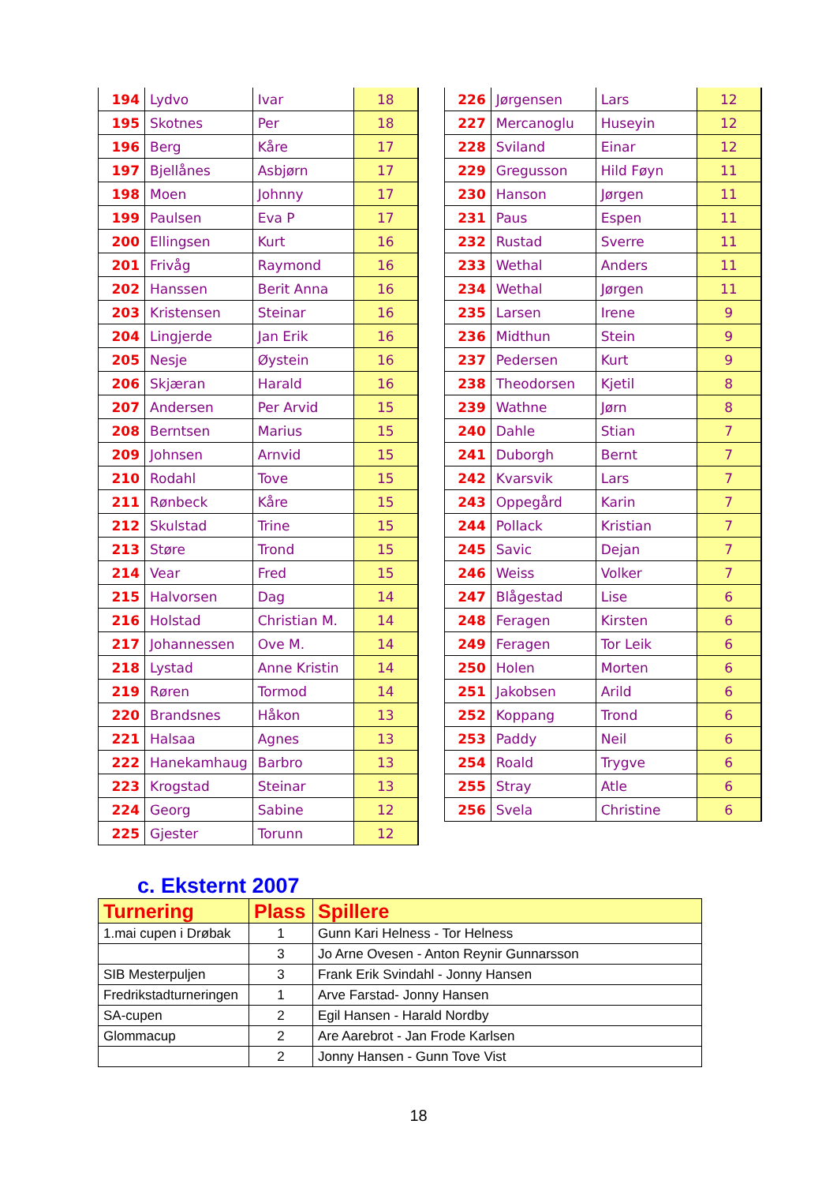| 194 | Lydvo | Ivar | 18 |
| 195 | Skotnes | Per | 18 |
| 196 | Berg | Kåre | 17 |
| 197 | Bjellånes | Asbjørn | 17 |
| 198 | Moen | Johnny | 17 |
| 199 | Paulsen | Eva P | 17 |
| 200 | Ellingsen | Kurt | 16 |
| 201 | Frivåg | Raymond | 16 |
| 202 | Hanssen | Berit Anna | 16 |
| 203 | Kristensen | Steinar | 16 |
| 204 | Lingjerde | Jan Erik | 16 |
| 205 | Nesje | Øystein | 16 |
| 206 | Skjæran | Harald | 16 |
| 207 | Andersen | Per Arvid | 15 |
| 208 | Berntsen | Marius | 15 |
| 209 | Johnsen | Arnvid | 15 |
| 210 | Rodahl | Tove | 15 |
| 211 | Rønbeck | Kåre | 15 |
| 212 | Skulstad | Trine | 15 |
| 213 | Støre | Trond | 15 |
| 214 | Vear | Fred | 15 |
| 215 | Halvorsen | Dag | 14 |
| 216 | Holstad | Christian M. | 14 |
| 217 | Johannessen | Ove M. | 14 |
| 218 | Lystad | Anne Kristin | 14 |
| 219 | Røren | Tormod | 14 |
| 220 | Brandsnes | Håkon | 13 |
| 221 | Halsaa | Agnes | 13 |
| 222 | Hanekamhaug | Barbro | 13 |
| 223 | Krogstad | Steinar | 13 |
| 224 | Georg | Sabine | 12 |
| 225 | Gjester | Torunn | 12 |
| 226 | Jørgensen | Lars | 12 |
| 227 | Mercanoglu | Huseyin | 12 |
| 228 | Sviland | Einar | 12 |
| 229 | Gregusson | Hild Føyn | 11 |
| 230 | Hanson | Jørgen | 11 |
| 231 | Paus | Espen | 11 |
| 232 | Rustad | Sverre | 11 |
| 233 | Wethal | Anders | 11 |
| 234 | Wethal | Jørgen | 11 |
| 235 | Larsen | Irene | 9 |
| 236 | Midthun | Stein | 9 |
| 237 | Pedersen | Kurt | 9 |
| 238 | Theodorsen | Kjetil | 8 |
| 239 | Wathne | Jørn | 8 |
| 240 | Dahle | Stian | 7 |
| 241 | Duborgh | Bernt | 7 |
| 242 | Kvarsvik | Lars | 7 |
| 243 | Oppegård | Karin | 7 |
| 244 | Pollack | Kristian | 7 |
| 245 | Savic | Dejan | 7 |
| 246 | Weiss | Volker | 7 |
| 247 | Blågestad | Lise | 6 |
| 248 | Feragen | Kirsten | 6 |
| 249 | Feragen | Tor Leik | 6 |
| 250 | Holen | Morten | 6 |
| 251 | Jakobsen | Arild | 6 |
| 252 | Koppang | Trond | 6 |
| 253 | Paddy | Neil | 6 |
| 254 | Roald | Trygve | 6 |
| 255 | Stray | Atle | 6 |
| 256 | Svela | Christine | 6 |
c. Eksternt 2007
| Turnering | Plass | Spillere |
| --- | --- | --- |
| 1.mai cupen i Drøbak | 1 | Gunn Kari Helness - Tor Helness |
| | 3 | Jo Arne Ovesen - Anton Reynir Gunnarsson |
| SIB Mesterpuljen | 3 | Frank Erik Svindahl - Jonny Hansen |
| Fredrikstadturneringen | 1 | Arve Farstad- Jonny Hansen |
| SA-cupen | 2 | Egil Hansen - Harald Nordby |
| Glommacup | 2 | Are Aarebrot - Jan Frode Karlsen |
| | 2 | Jonny Hansen - Gunn Tove Vist |
18